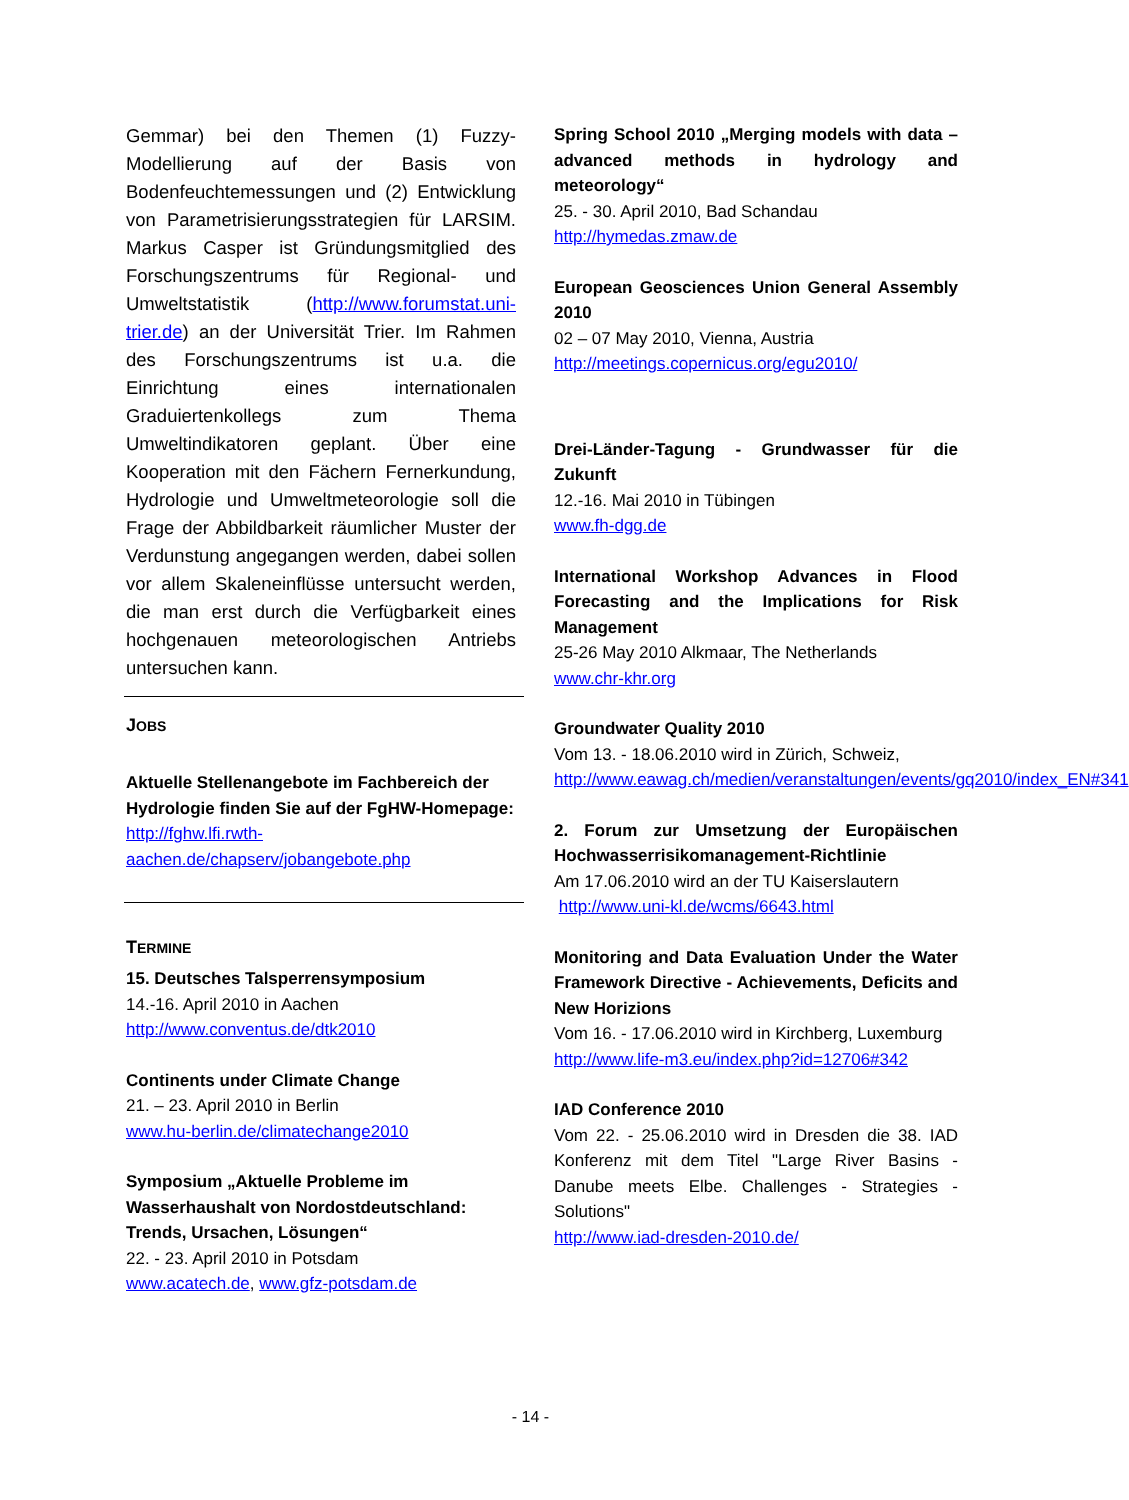Gemmar) bei den Themen (1) Fuzzy-Modellierung auf der Basis von Bodenfeuchtemessungen und (2) Entwicklung von Parametrisierungsstrategien für LARSIM. Markus Casper ist Gründungsmitglied des Forschungszentrums für Regional- und Umweltstatistik (http://www.forumstat.uni-trier.de) an der Universität Trier. Im Rahmen des Forschungszentrums ist u.a. die Einrichtung eines internationalen Graduiertenkollegs zum Thema Umweltindikatoren geplant. Über eine Kooperation mit den Fächern Fernerkundung, Hydrologie und Umweltmeteorologie soll die Frage der Abbildbarkeit räumlicher Muster der Verdunstung angegangen werden, dabei sollen vor allem Skaleneinflüsse untersucht werden, die man erst durch die Verfügbarkeit eines hochgenauen meteorologischen Antriebs untersuchen kann.
JOBS
Aktuelle Stellenangebote im Fachbereich der Hydrologie finden Sie auf der FgHW-Homepage: http://fghw.lfi.rwth-aachen.de/chapserv/jobangebote.php
TERMINE
15. Deutsches Talsperrensymposium
14.-16. April 2010 in Aachen
http://www.conventus.de/dtk2010
Continents under Climate Change
21. – 23. April 2010 in Berlin
www.hu-berlin.de/climatechange2010
Symposium „Aktuelle Probleme im Wasserhaushalt von Nordostdeutschland: Trends, Ursachen, Lösungen“
22. - 23. April 2010 in Potsdam
www.acatech.de, www.gfz-potsdam.de
Spring School 2010 „Merging models with data –advanced methods in hydrology and meteorology“
25. - 30. April 2010, Bad Schandau
http://hymedas.zmaw.de
European Geosciences Union General Assembly 2010
02 – 07 May 2010, Vienna, Austria
http://meetings.copernicus.org/egu2010/
Drei-Länder-Tagung - Grundwasser für die Zukunft
12.-16. Mai 2010 in Tübingen
www.fh-dgg.de
International Workshop Advances in Flood Forecasting and the Implications for Risk Management
25-26 May 2010 Alkmaar, The Netherlands
www.chr-khr.org
Groundwater Quality 2010
Vom 13. - 18.06.2010 wird in Zürich, Schweiz,
http://www.eawag.ch/medien/veranstaltungen/events/gq2010/index_EN#341
2. Forum zur Umsetzung der Europäischen Hochwasserrisikomanagement-Richtlinie
Am 17.06.2010 wird an der TU Kaiserslautern
http://www.uni-kl.de/wcms/6643.html
Monitoring and Data Evaluation Under the Water Framework Directive - Achievements, Deficits and New Horizions
Vom 16. - 17.06.2010 wird in Kirchberg, Luxemburg
http://www.life-m3.eu/index.php?id=12706#342
IAD Conference 2010
Vom 22. - 25.06.2010 wird in Dresden die 38. IAD Konferenz mit dem Titel "Large River Basins - Danube meets Elbe. Challenges - Strategies - Solutions"
http://www.iad-dresden-2010.de/
- 14 -